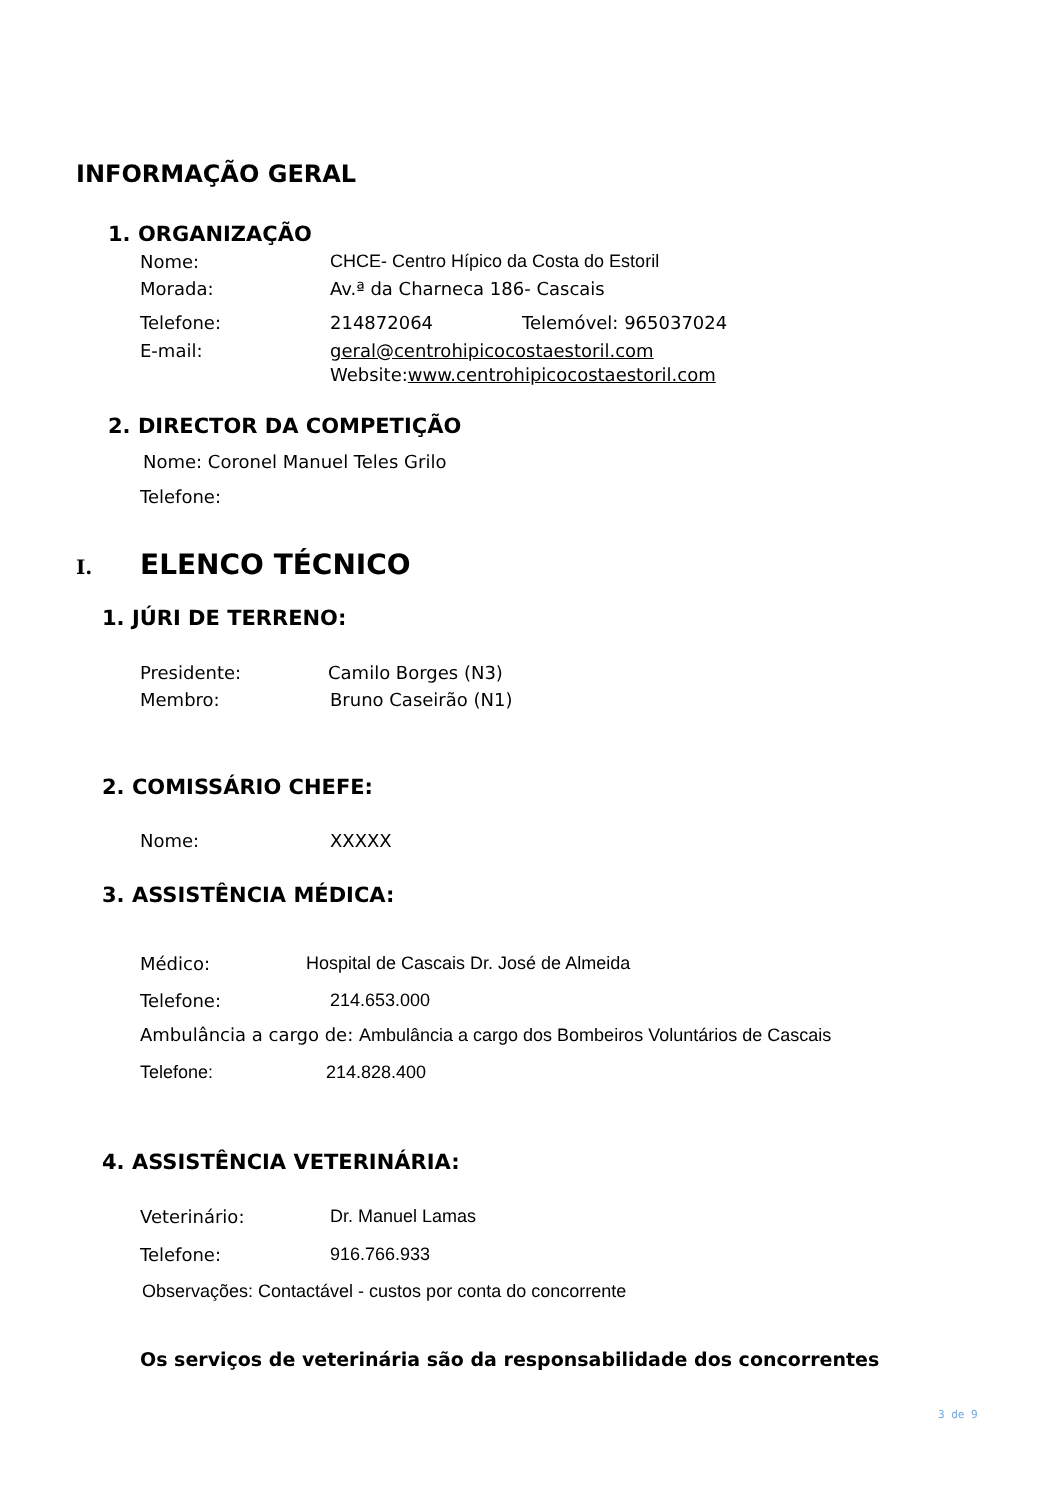INFORMAÇÃO GERAL
1. ORGANIZAÇÃO
Nome:
CHCE- Centro Hípico da Costa do Estoril
Morada: Av.ª da Charneca 186- Cascais
Telefone: 214872064 Telemóvel: 965037024
E-mail:
geral@centrohipicocostaestoril.com
Website:www.centrohipicocostaestoril.com
2. DIRECTOR DA COMPETIÇÃO
Nome: Coronel Manuel Teles Grilo
Telefone:
I. ELENCO TÉCNICO
1. JÚRI DE TERRENO:
Presidente: Camilo Borges (N3)
Membro: Bruno Caseirão (N1)
2. COMISSÁRIO CHEFE:
Nome: XXXXX
3. ASSISTÊNCIA MÉDICA:
Médico:
Hospital de Cascais Dr. José de Almeida
Telefone: 214.653.000
Ambulância a cargo de: Ambulância a cargo dos Bombeiros Voluntários de Cascais
Telefone: 214.828.400
4. ASSISTÊNCIA VETERINÁRIA:
Veterinário: Dr. Manuel Lamas
Telefone: 916.766.933
Observações: Contactável - custos por conta do concorrente
Os serviços de veterinária são da responsabilidade dos concorrentes
3 de 9